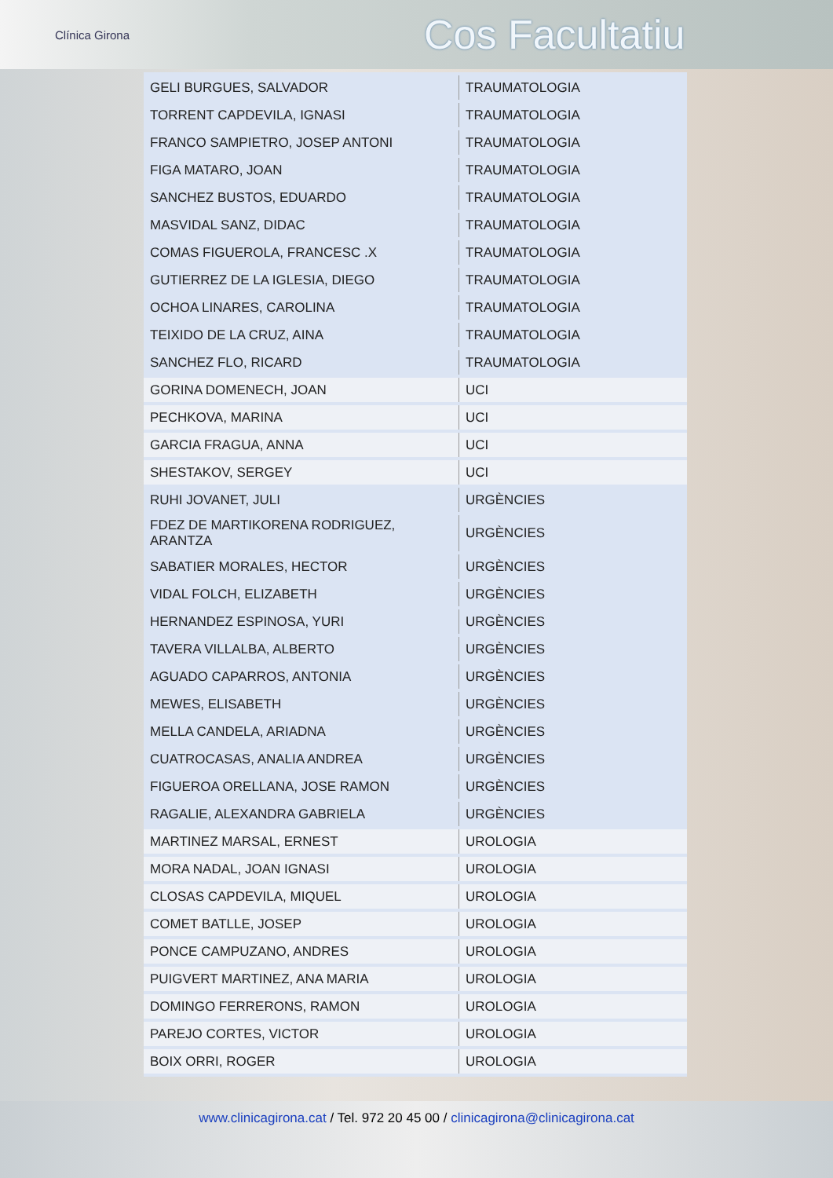Clínica Girona
Cos Facultatiu
| GELI BURGUES, SALVADOR | TRAUMATOLOGIA |
| TORRENT CAPDEVILA, IGNASI | TRAUMATOLOGIA |
| FRANCO SAMPIETRO, JOSEP ANTONI | TRAUMATOLOGIA |
| FIGA MATARO, JOAN | TRAUMATOLOGIA |
| SANCHEZ BUSTOS, EDUARDO | TRAUMATOLOGIA |
| MASVIDAL SANZ, DIDAC | TRAUMATOLOGIA |
| COMAS FIGUEROLA, FRANCESC .X | TRAUMATOLOGIA |
| GUTIERREZ DE LA IGLESIA, DIEGO | TRAUMATOLOGIA |
| OCHOA LINARES, CAROLINA | TRAUMATOLOGIA |
| TEIXIDO DE LA CRUZ, AINA | TRAUMATOLOGIA |
| SANCHEZ FLO, RICARD | TRAUMATOLOGIA |
| GORINA DOMENECH, JOAN | UCI |
| PECHKOVA, MARINA | UCI |
| GARCIA FRAGUA, ANNA | UCI |
| SHESTAKOV, SERGEY | UCI |
| RUHI JOVANET, JULI | URGÈNCIES |
| FDEZ DE MARTIKORENA RODRIGUEZ, ARANTZA | URGÈNCIES |
| SABATIER MORALES, HECTOR | URGÈNCIES |
| VIDAL FOLCH, ELIZABETH | URGÈNCIES |
| HERNANDEZ ESPINOSA, YURI | URGÈNCIES |
| TAVERA VILLALBA, ALBERTO | URGÈNCIES |
| AGUADO CAPARROS, ANTONIA | URGÈNCIES |
| MEWES, ELISABETH | URGÈNCIES |
| MELLA CANDELA, ARIADNA | URGÈNCIES |
| CUATROCASAS, ANALIA ANDREA | URGÈNCIES |
| FIGUEROA ORELLANA, JOSE RAMON | URGÈNCIES |
| RAGALIE, ALEXANDRA GABRIELA | URGÈNCIES |
| MARTINEZ MARSAL, ERNEST | UROLOGIA |
| MORA NADAL, JOAN IGNASI | UROLOGIA |
| CLOSAS CAPDEVILA, MIQUEL | UROLOGIA |
| COMET BATLLE, JOSEP | UROLOGIA |
| PONCE CAMPUZANO, ANDRES | UROLOGIA |
| PUIGVERT MARTINEZ, ANA MARIA | UROLOGIA |
| DOMINGO FERRERONS, RAMON | UROLOGIA |
| PAREJO CORTES, VICTOR | UROLOGIA |
| BOIX ORRI, ROGER | UROLOGIA |
www.clinicagirona.cat / Tel. 972 20 45 00 / clinicagirona@clinicagirona.cat